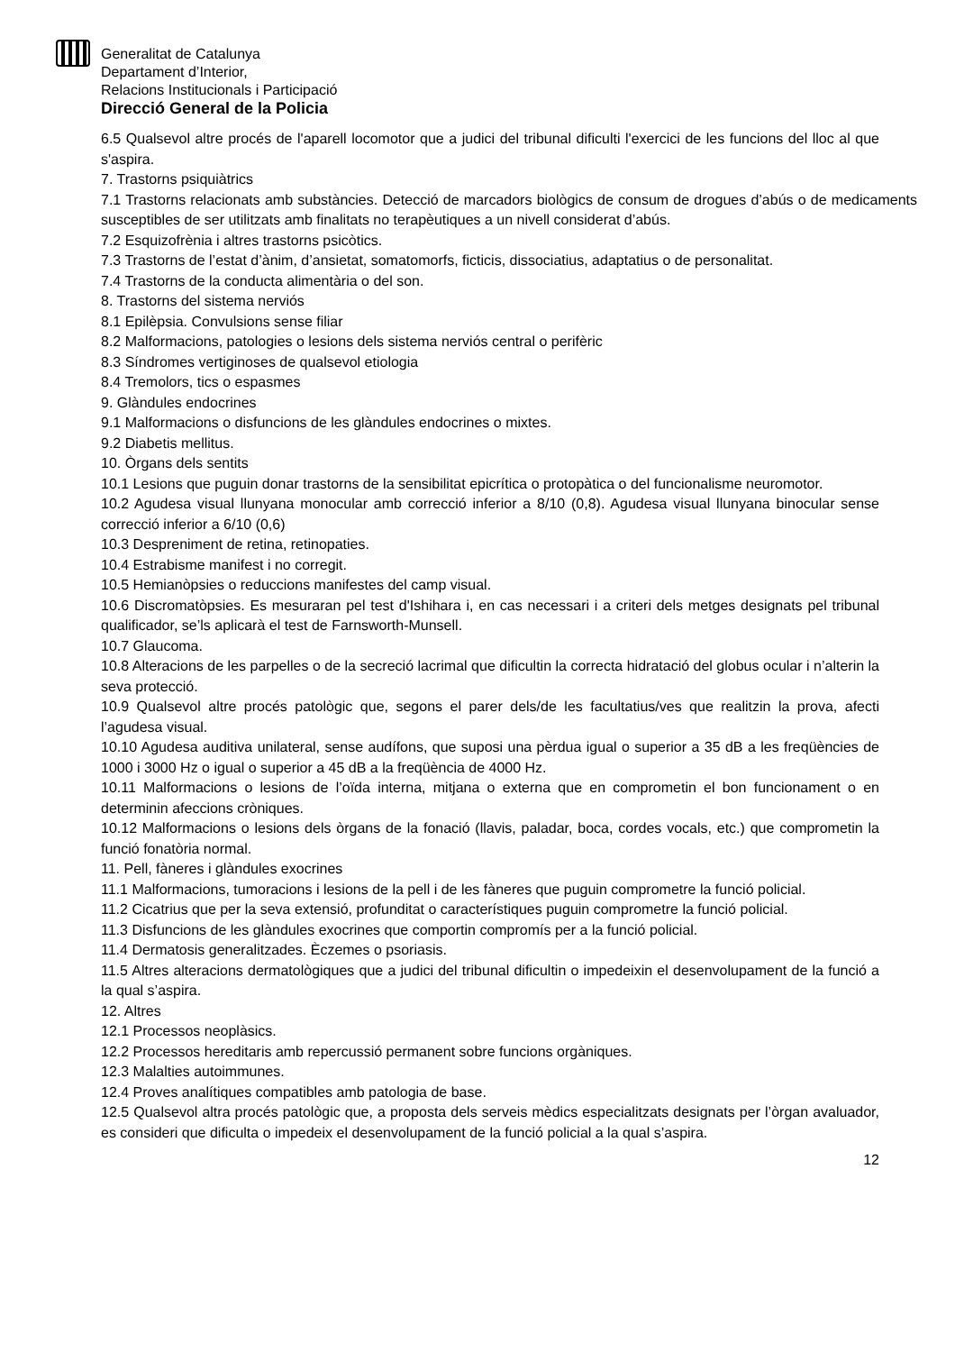Generalitat de Catalunya
Departament d’Interior,
Relacions Institucionals i Participació
Direcció General de la Policia
6.5 Qualsevol altre procés de l'aparell locomotor que a judici del tribunal dificulti l'exercici de les funcions del lloc al que s'aspira.
7. Trastorns psiquiàtrics
7.1 Trastorns relacionats amb substàncies. Detecció de marcadors biològics de consum de drogues d’abús o de medicaments susceptibles de ser utilitzats amb finalitats no terapèutiques a un nivell considerat d’abús.
7.2 Esquizofrènia i altres trastorns psicòtics.
7.3 Trastorns de l’estat d’ànim, d’ansietat, somatomorfs, ficticis, dissociatius, adaptatius o de personalitat.
7.4 Trastorns de la conducta alimentària o del son.
8. Trastorns del sistema nerviós
8.1 Epilèpsia. Convulsions sense filiar
8.2 Malformacions, patologies o lesions dels sistema nerviós central o perifèric
8.3 Síndromes vertiginoses de qualsevol etiologia
8.4 Tremolors, tics o espasmes
9. Glàndules endocrines
9.1 Malformacions o disfuncions de les glàndules endocrines o mixtes.
9.2 Diabetis mellitus.
10. Òrgans dels sentits
10.1 Lesions que puguin donar trastorns de la sensibilitat epicrítica o protopàtica o del funcionalisme neuromotor.
10.2 Agudesa visual llunyana monocular amb correcció inferior a 8/10 (0,8). Agudesa visual llunyana binocular sense correcció inferior a 6/10 (0,6)
10.3 Despreniment de retina, retinopaties.
10.4 Estrabisme manifest i no corregit.
10.5 Hemianòpsies o reduccions manifestes del camp visual.
10.6 Discromatòpsies. Es mesuraran pel test d'Ishihara i, en cas necessari i a criteri dels metges designats pel tribunal qualificador, se’ls aplicarà el test de Farnsworth-Munsell.
10.7 Glaucoma.
10.8 Alteracions de les parpelles o de la secreció lacrimal que dificultin la correcta hidratació del globus ocular i n’alterin la seva protecció.
10.9 Qualsevol altre procés patològic que, segons el parer dels/de les facultatius/ves que realitzin la prova, afecti l’agudesa visual.
10.10 Agudesa auditiva unilateral, sense audífons, que suposi una pèrdua igual o superior a 35 dB a les freqüències de 1000 i 3000 Hz o igual o superior a 45 dB a la freqüència de 4000 Hz.
10.11 Malformacions o lesions de l’oïda interna, mitjana o externa que en comprometin el bon funcionament o en determinin afeccions cròniques.
10.12 Malformacions o lesions dels òrgans de la fonació (llavis, paladar, boca, cordes vocals, etc.) que comprometin la funció fonatòria normal.
11. Pell, fàneres i glàndules exocrines
11.1 Malformacions, tumoracions i lesions de la pell i de les fàneres que puguin comprometre la funció policial.
11.2 Cicatrius que per la seva extensió, profunditat o característiques puguin comprometre la funció policial.
11.3 Disfuncions de les glàndules exocrines que comportin compromís per a la funció policial.
11.4 Dermatosis generalitzades. Èczemes o psoriasis.
11.5 Altres alteracions dermatològiques que a judici del tribunal dificultin o impedeixin el desenvolupament de la funció a la qual s’aspira.
12. Altres
12.1 Processos neoplàsics.
12.2 Processos hereditaris amb repercussió permanent sobre funcions orgàniques.
12.3 Malalties autoimmunes.
12.4 Proves analítiques compatibles amb patologia de base.
12.5 Qualsevol altra procés patològic que, a proposta dels serveis mèdics especialitzats designats per l’òrgan avaluador, es consideri que dificulta o impedeix el desenvolupament de la funció policial a la qual s’aspira.
12